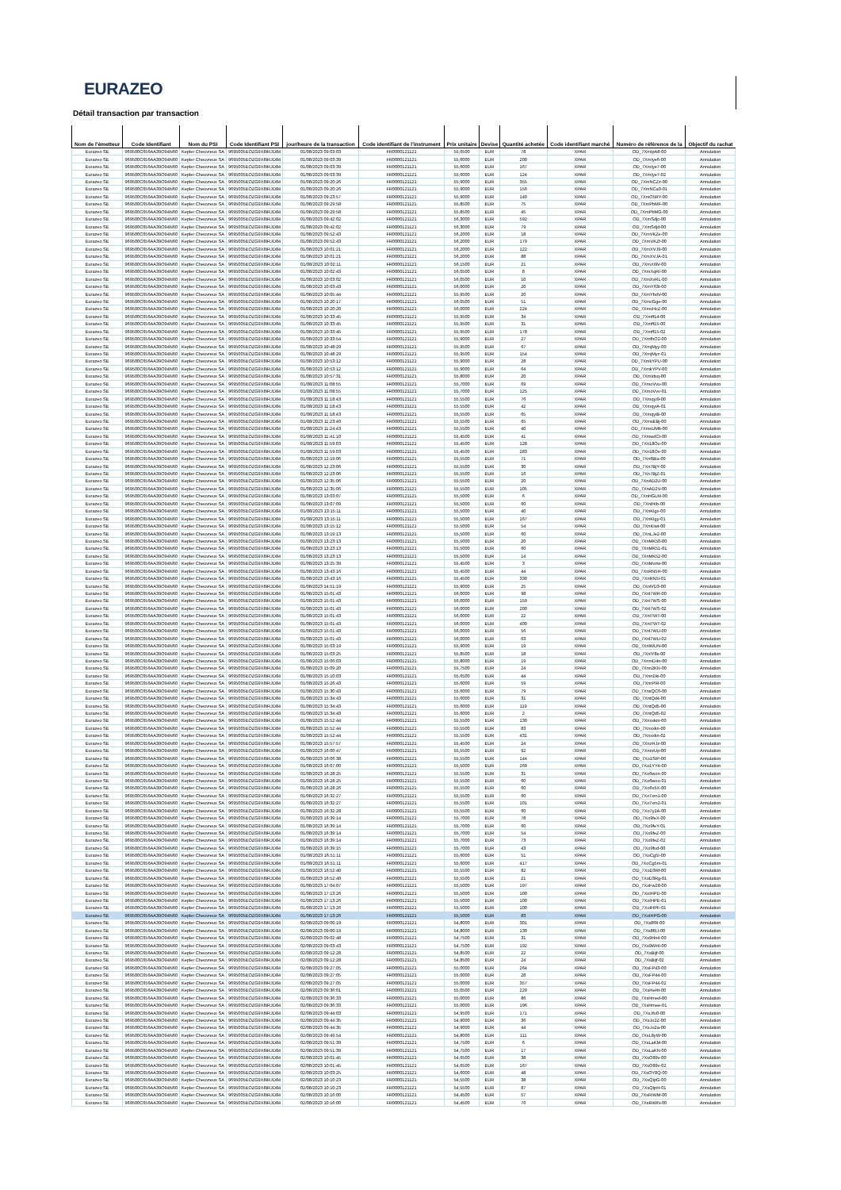EURAZEO
Détail transaction par transaction
| Nom de l'émetteur | Code Identifiant | Nom du PSI | Code Identifiant PSI | jour/heure de la transaction | Code identifiant de l'instrument | Prix unitaire | Devise | Quantité achetée | Code identifiant marché | Numéro de référence de la | Objectif du rachat |
| --- | --- | --- | --- | --- | --- | --- | --- | --- | --- | --- | --- |
| Eurazeo SE | 969500C656AA39O94N60 | Kepler Cheuvreux SA | 9695005EOZG9X8IRJD84 | 01/08/2023 09:03:03 | FR0000121121 | 55,6500 | EUR | 78 | XPAR | OD_7XmIpA8-00 | Annulation |
| Eurazeo SE | 969500C656AA39O94N60 | Kepler Cheuvreux SA | 9695005EOZG9X8IRJD84 | 01/08/2023 09:03:39 | FR0000121121 | 55,6000 | EUR | 200 | XPAR | OD_7XmIye6-00 | Annulation |
| Eurazeo SE | 969500C656AA39O94N60 | Kepler Cheuvreux SA | 9695005EOZG9X8IRJD84 | 01/08/2023 09:03:39 | FR0000121121 | 55,6000 | EUR | 167 | XPAR | OD_7XmIye7-00 | Annulation |
| Eurazeo SE | 969500C656AA39O94N60 | Kepler Cheuvreux SA | 9695005EOZG9X8IRJD84 | 01/08/2023 09:03:39 | FR0000121121 | 55,6000 | EUR | 124 | XPAR | OD_7XmIye7-02 | Annulation |
| Eurazeo SE | 969500C656AA39O94N60 | Kepler Cheuvreux SA | 9695005EOZG9X8IRJD84 | 01/08/2023 09:20:26 | FR0000121121 | 55,9000 | EUR | 355 | XPAR | OD_7XmNCZz-00 | Annulation |
| Eurazeo SE | 969500C656AA39O94N60 | Kepler Cheuvreux SA | 9695005EOZG9X8IRJD84 | 01/08/2023 09:20:26 | FR0000121121 | 55,9000 | EUR | 156 | XPAR | OD_7XmNCa0-01 | Annulation |
| Eurazeo SE | 969500C656AA39O94N60 | Kepler Cheuvreux SA | 9695005EOZG9X8IRJD84 | 01/08/2023 09:23:57 | FR0000121121 | 55,9000 | EUR | 140 | XPAR | OD_7XmO5RY-00 | Annulation |
| Eurazeo SE | 969500C656AA39O94N60 | Kepler Cheuvreux SA | 9695005EOZG9X8IRJD84 | 01/08/2023 09:29:58 | FR0000121121 | 55,8500 | EUR | 75 | XPAR | OD_7XmPbMF-00 | Annulation |
| Eurazeo SE | 969500C656AA39O94N60 | Kepler Cheuvreux SA | 9695005EOZG9X8IRJD84 | 01/08/2023 09:29:58 | FR0000121121 | 55,8500 | EUR | 45 | XPAR | OD_7XmPbMG-00 | Annulation |
| Eurazeo SE | 969500C656AA39O94N60 | Kepler Cheuvreux SA | 9695005EOZG9X8IRJD84 | 01/08/2023 09:42:02 | FR0000121121 | 56,3000 | EUR | 592 | XPAR | OD_7XmSdjc-00 | Annulation |
| Eurazeo SE | 969500C656AA39O94N60 | Kepler Cheuvreux SA | 9695005EOZG9X8IRJD84 | 01/08/2023 09:42:02 | FR0000121121 | 56,3000 | EUR | 79 | XPAR | OD_7XmSdjd-00 | Annulation |
| Eurazeo SE | 969500C656AA39O94N60 | Kepler Cheuvreux SA | 9695005EOZG9X8IRJD84 | 01/08/2023 09:52:43 | FR0000121121 | 56,2000 | EUR | 18 | XPAR | OD_7XmVKZe-00 | Annulation |
| Eurazeo SE | 969500C656AA39O94N60 | Kepler Cheuvreux SA | 9695005EOZG9X8IRJD84 | 01/08/2023 09:52:43 | FR0000121121 | 56,2000 | EUR | 179 | XPAR | OD_7XmVKZf-00 | Annulation |
| Eurazeo SE | 969500C656AA39O94N60 | Kepler Cheuvreux SA | 9695005EOZG9X8IRJD84 | 01/08/2023 10:01:21 | FR0000121121 | 56,2000 | EUR | 122 | XPAR | OD_7XmXVJ9-00 | Annulation |
| Eurazeo SE | 969500C656AA39O94N60 | Kepler Cheuvreux SA | 9695005EOZG9X8IRJD84 | 01/08/2023 10:01:21 | FR0000121121 | 56,2000 | EUR | 88 | XPAR | OD_7XmXVJA-01 | Annulation |
| Eurazeo SE | 969500C656AA39O94N60 | Kepler Cheuvreux SA | 9695005EOZG9X8IRJD84 | 01/08/2023 10:02:11 | FR0000121121 | 56,1500 | EUR | 21 | XPAR | OD_7XmXi9V-00 | Annulation |
| Eurazeo SE | 969500C656AA39O94N60 | Kepler Cheuvreux SA | 9695005EOZG9X8IRJD84 | 01/08/2023 10:02:43 | FR0000121121 | 56,0500 | EUR | 8 | XPAR | OD_7XmXqRI-00 | Annulation |
| Eurazeo SE | 969500C656AA39O94N60 | Kepler Cheuvreux SA | 9695005EOZG9X8IRJD84 | 01/08/2023 10:03:02 | FR0000121121 | 56,0500 | EUR | 10 | XPAR | OD_7XmXvRL-00 | Annulation |
| Eurazeo SE | 969500C656AA39O94N60 | Kepler Cheuvreux SA | 9695005EOZG9X8IRJD84 | 01/08/2023 10:03:43 | FR0000121121 | 56,0000 | EUR | 20 | XPAR | OD_7XmY63t-00 | Annulation |
| Eurazeo SE | 969500C656AA39O94N60 | Kepler Cheuvreux SA | 9695005EOZG9X8IRJD84 | 01/08/2023 10:05:44 | FR0000121121 | 55,9500 | EUR | 20 | XPAR | OD_7XmYbdV-00 | Annulation |
| Eurazeo SE | 969500C656AA39O94N60 | Kepler Cheuvreux SA | 9695005EOZG9X8IRJD84 | 01/08/2023 10:20:17 | FR0000121121 | 56,0500 | EUR | 51 | XPAR | OD_7XmcGge-00 | Annulation |
| Eurazeo SE | 969500C656AA39O94N60 | Kepler Cheuvreux SA | 9695005EOZG9X8IRJD84 | 01/08/2023 10:20:20 | FR0000121121 | 56,0000 | EUR | 224 | XPAR | OD_7XmcHcZ-00 | Annulation |
| Eurazeo SE | 969500C656AA39O94N60 | Kepler Cheuvreux SA | 9695005EOZG9X8IRJD84 | 01/08/2023 10:33:45 | FR0000121121 | 55,9500 | EUR | 34 | XPAR | OD_7Xmff14-00 | Annulation |
| Eurazeo SE | 969500C656AA39O94N60 | Kepler Cheuvreux SA | 9695005EOZG9X8IRJD84 | 01/08/2023 10:33:45 | FR0000121121 | 55,9500 | EUR | 31 | XPAR | OD_7Xmff15-00 | Annulation |
| Eurazeo SE | 969500C656AA39O94N60 | Kepler Cheuvreux SA | 9695005EOZG9X8IRJD84 | 01/08/2023 10:33:45 | FR0000121121 | 55,9500 | EUR | 178 | XPAR | OD_7Xmff15-02 | Annulation |
| Eurazeo SE | 969500C656AA39O94N60 | Kepler Cheuvreux SA | 9695005EOZG9X8IRJD84 | 01/08/2023 10:33:54 | FR0000121121 | 55,9000 | EUR | 27 | XPAR | OD_7XmfhO2-00 | Annulation |
| Eurazeo SE | 969500C656AA39O94N60 | Kepler Cheuvreux SA | 9695005EOZG9X8IRJD84 | 01/08/2023 10:48:29 | FR0000121121 | 55,9500 | EUR | 67 | XPAR | OD_7XmjMyy-00 | Annulation |
| Eurazeo SE | 969500C656AA39O94N60 | Kepler Cheuvreux SA | 9695005EOZG9X8IRJD84 | 01/08/2023 10:48:29 | FR0000121121 | 55,9500 | EUR | 154 | XPAR | OD_7XmjMyz-01 | Annulation |
| Eurazeo SE | 969500C656AA39O94N60 | Kepler Cheuvreux SA | 9695005EOZG9X8IRJD84 | 01/08/2023 10:53:12 | FR0000121121 | 55,9000 | EUR | 28 | XPAR | OD_7XmkYPU-00 | Annulation |
| Eurazeo SE | 969500C656AA39O94N60 | Kepler Cheuvreux SA | 9695005EOZG9X8IRJD84 | 01/08/2023 10:53:12 | FR0000121121 | 55,9000 | EUR | 64 | XPAR | OD_7XmkYPV-00 | Annulation |
| Eurazeo SE | 969500C656AA39O94N60 | Kepler Cheuvreux SA | 9695005EOZG9X8IRJD84 | 01/08/2023 10:57:31 | FR0000121121 | 55,8000 | EUR | 20 | XPAR | OD_7XmIdsq-00 | Annulation |
| Eurazeo SE | 969500C656AA39O94N60 | Kepler Cheuvreux SA | 9695005EOZG9X8IRJD84 | 01/08/2023 11:08:55 | FR0000121121 | 55,7000 | EUR | 69 | XPAR | OD_7XmoVvu-00 | Annulation |
| Eurazeo SE | 969500C656AA39O94N60 | Kepler Cheuvreux SA | 9695005EOZG9X8IRJD84 | 01/08/2023 11:08:55 | FR0000121121 | 55,7000 | EUR | 125 | XPAR | OD_7XmoVvv-01 | Annulation |
| Eurazeo SE | 969500C656AA39O94N60 | Kepler Cheuvreux SA | 9695005EOZG9X8IRJD84 | 01/08/2023 11:18:43 | FR0000121121 | 55,5500 | EUR | 76 | XPAR | OD_7Xmqyi9-00 | Annulation |
| Eurazeo SE | 969500C656AA39O94N60 | Kepler Cheuvreux SA | 9695005EOZG9X8IRJD84 | 01/08/2023 11:18:43 | FR0000121121 | 55,5500 | EUR | 42 | XPAR | OD_7XmqyiA-01 | Annulation |
| Eurazeo SE | 969500C656AA39O94N60 | Kepler Cheuvreux SA | 9695005EOZG9X8IRJD84 | 01/08/2023 11:18:43 | FR0000121121 | 55,5500 | EUR | 65 | XPAR | OD_7XmqyiB-00 | Annulation |
| Eurazeo SE | 969500C656AA39O94N60 | Kepler Cheuvreux SA | 9695005EOZG9X8IRJD84 | 01/08/2023 11:23:40 | FR0000121121 | 55,5500 | EUR | 65 | XPAR | OD_7XmsEBj-00 | Annulation |
| Eurazeo SE | 969500C656AA39O94N60 | Kepler Cheuvreux SA | 9695005EOZG9X8IRJD84 | 01/08/2023 11:24:43 | FR0000121121 | 55,5500 | EUR | 40 | XPAR | OD_7XmsUMb-00 | Annulation |
| Eurazeo SE | 969500C656AA39O94N60 | Kepler Cheuvreux SA | 9695005EOZG9X8IRJD84 | 01/08/2023 11:41:10 | FR0000121121 | 55,4500 | EUR | 41 | XPAR | OD_7XmwdCt-00 | Annulation |
| Eurazeo SE | 969500C656AA39O94N60 | Kepler Cheuvreux SA | 9695005EOZG9X8IRJD84 | 01/08/2023 11:59:03 | FR0000121121 | 55,4500 | EUR | 128 | XPAR | OD_7Xn18Ou-00 | Annulation |
| Eurazeo SE | 969500C656AA39O94N60 | Kepler Cheuvreux SA | 9695005EOZG9X8IRJD84 | 01/08/2023 11:59:03 | FR0000121121 | 55,4500 | EUR | 283 | XPAR | OD_7Xn18Ov-00 | Annulation |
| Eurazeo SE | 969500C656AA39O94N60 | Kepler Cheuvreux SA | 9695005EOZG9X8IRJD84 | 01/08/2023 12:19:06 | FR0000121121 | 55,5500 | EUR | 71 | XPAR | OD_7Xn6BIa-00 | Annulation |
| Eurazeo SE | 969500C656AA39O94N60 | Kepler Cheuvreux SA | 9695005EOZG9X8IRJD84 | 01/08/2023 12:23:06 | FR0000121121 | 55,5500 | EUR | 30 | XPAR | OD_7Xn7BjY-00 | Annulation |
| Eurazeo SE | 969500C656AA39O94N60 | Kepler Cheuvreux SA | 9695005EOZG9X8IRJD84 | 01/08/2023 12:23:06 | FR0000121121 | 55,5500 | EUR | 16 | XPAR | OD_7Xn7BjZ-01 | Annulation |
| Eurazeo SE | 969500C656AA39O94N60 | Kepler Cheuvreux SA | 9695005EOZG9X8IRJD84 | 01/08/2023 12:35:06 | FR0000121121 | 55,5500 | EUR | 20 | XPAR | OD_7XnAD2U-00 | Annulation |
| Eurazeo SE | 969500C656AA39O94N60 | Kepler Cheuvreux SA | 9695005EOZG9X8IRJD84 | 01/08/2023 12:35:06 | FR0000121121 | 55,5500 | EUR | 105 | XPAR | OD_7XnAD2V-00 | Annulation |
| Eurazeo SE | 969500C656AA39O94N60 | Kepler Cheuvreux SA | 9695005EOZG9X8IRJD84 | 01/08/2023 13:03:07 | FR0000121121 | 55,5000 | EUR | 6 | XPAR | OD_7XnHGLM-00 | Annulation |
| Eurazeo SE | 969500C656AA39O94N60 | Kepler Cheuvreux SA | 9695005EOZG9X8IRJD84 | 01/08/2023 13:07:09 | FR0000121121 | 55,5000 | EUR | 60 | XPAR | OD_7XnIHIb-00 | Annulation |
| Eurazeo SE | 969500C656AA39O94N60 | Kepler Cheuvreux SA | 9695005EOZG9X8IRJD84 | 01/08/2023 13:15:11 | FR0000121121 | 55,5000 | EUR | 40 | XPAR | OD_7XnKIgx-00 | Annulation |
| Eurazeo SE | 969500C656AA39O94N60 | Kepler Cheuvreux SA | 9695005EOZG9X8IRJD84 | 01/08/2023 13:15:11 | FR0000121121 | 55,5000 | EUR | 167 | XPAR | OD_7XnKIgy-01 | Annulation |
| Eurazeo SE | 969500C656AA39O94N60 | Kepler Cheuvreux SA | 9695005EOZG9X8IRJD84 | 01/08/2023 13:15:12 | FR0000121121 | 55,5000 | EUR | 54 | XPAR | OD_7XnKIwt-00 | Annulation |
| Eurazeo SE | 969500C656AA39O94N60 | Kepler Cheuvreux SA | 9695005EOZG9X8IRJD84 | 01/08/2023 13:19:13 | FR0000121121 | 55,5000 | EUR | 60 | XPAR | OD_7XnLJe2-00 | Annulation |
| Eurazeo SE | 969500C656AA39O94N60 | Kepler Cheuvreux SA | 9695005EOZG9X8IRJD84 | 01/08/2023 13:23:13 | FR0000121121 | 55,5000 | EUR | 20 | XPAR | OD_7XnMK50-00 | Annulation |
| Eurazeo SE | 969500C656AA39O94N60 | Kepler Cheuvreux SA | 9695005EOZG9X8IRJD84 | 01/08/2023 13:23:13 | FR0000121121 | 55,5000 | EUR | 60 | XPAR | OD_7XnMK51-01 | Annulation |
| Eurazeo SE | 969500C656AA39O94N60 | Kepler Cheuvreux SA | 9695005EOZG9X8IRJD84 | 01/08/2023 13:23:13 | FR0000121121 | 55,5000 | EUR | 14 | XPAR | OD_7XnMK52-00 | Annulation |
| Eurazeo SE | 969500C656AA39O94N60 | Kepler Cheuvreux SA | 9695005EOZG9X8IRJD84 | 01/08/2023 13:25:39 | FR0000121121 | 55,4500 | EUR | 3 | XPAR | OD_7XnMvzw-00 | Annulation |
| Eurazeo SE | 969500C656AA39O94N60 | Kepler Cheuvreux SA | 9695005EOZG9X8IRJD84 | 01/08/2023 13:43:16 | FR0000121121 | 55,4500 | EUR | 44 | XPAR | OD_7XnRN5H-00 | Annulation |
| Eurazeo SE | 969500C656AA39O94N60 | Kepler Cheuvreux SA | 9695005EOZG9X8IRJD84 | 01/08/2023 13:43:16 | FR0000121121 | 55,4500 | EUR | 330 | XPAR | OD_7XnRN5I-01 | Annulation |
| Eurazeo SE | 969500C656AA39O94N60 | Kepler Cheuvreux SA | 9695005EOZG9X8IRJD84 | 01/08/2023 14:51:19 | FR0000121121 | 55,9000 | EUR | 25 | XPAR | OD_7XniVD3-00 | Annulation |
| Eurazeo SE | 969500C656AA39O94N60 | Kepler Cheuvreux SA | 9695005EOZG9X8IRJD84 | 01/08/2023 15:01:43 | FR0000121121 | 56,0000 | EUR | 98 | XPAR | OD_7Xnl7WR-00 | Annulation |
| Eurazeo SE | 969500C656AA39O94N60 | Kepler Cheuvreux SA | 9695005EOZG9X8IRJD84 | 01/08/2023 15:01:43 | FR0000121121 | 56,0000 | EUR | 159 | XPAR | OD_7Xnl7WS-00 | Annulation |
| Eurazeo SE | 969500C656AA39O94N60 | Kepler Cheuvreux SA | 9695005EOZG9X8IRJD84 | 01/08/2023 15:01:43 | FR0000121121 | 56,0000 | EUR | 200 | XPAR | OD_7Xnl7WS-02 | Annulation |
| Eurazeo SE | 969500C656AA39O94N60 | Kepler Cheuvreux SA | 9695005EOZG9X8IRJD84 | 01/08/2023 15:01:43 | FR0000121121 | 56,0000 | EUR | 22 | XPAR | OD_7Xnl7WT-00 | Annulation |
| Eurazeo SE | 969500C656AA39O94N60 | Kepler Cheuvreux SA | 9695005EOZG9X8IRJD84 | 01/08/2023 15:01:43 | FR0000121121 | 56,0000 | EUR | 400 | XPAR | OD_7Xnl7WT-02 | Annulation |
| Eurazeo SE | 969500C656AA39O94N60 | Kepler Cheuvreux SA | 9695005EOZG9X8IRJD84 | 01/08/2023 15:01:43 | FR0000121121 | 56,0000 | EUR | 56 | XPAR | OD_7Xnl7WU-00 | Annulation |
| Eurazeo SE | 969500C656AA39O94N60 | Kepler Cheuvreux SA | 9695005EOZG9X8IRJD84 | 01/08/2023 15:01:43 | FR0000121121 | 56,0000 | EUR | 63 | XPAR | OD_7Xnl7WU-02 | Annulation |
| Eurazeo SE | 969500C656AA39O94N60 | Kepler Cheuvreux SA | 9695005EOZG9X8IRJD84 | 01/08/2023 15:03:19 | FR0000121121 | 55,9000 | EUR | 19 | XPAR | OD_7XnlWUN-00 | Annulation |
| Eurazeo SE | 969500C656AA39O94N60 | Kepler Cheuvreux SA | 9695005EOZG9X8IRJD84 | 01/08/2023 15:03:25 | FR0000121121 | 55,8500 | EUR | 18 | XPAR | OD_7XnlY8s-00 | Annulation |
| Eurazeo SE | 969500C656AA39O94N60 | Kepler Cheuvreux SA | 9695005EOZG9X8IRJD84 | 01/08/2023 15:06:03 | FR0000121121 | 55,8000 | EUR | 19 | XPAR | OD_7XnmD4n-00 | Annulation |
| Eurazeo SE | 969500C656AA39O94N60 | Kepler Cheuvreux SA | 9695005EOZG9X8IRJD84 | 01/08/2023 15:09:20 | FR0000121121 | 55,7500 | EUR | 24 | XPAR | OD_7Xnn2KN-00 | Annulation |
| Eurazeo SE | 969500C656AA39O94N60 | Kepler Cheuvreux SA | 9695005EOZG9X8IRJD84 | 01/08/2023 15:10:03 | FR0000121121 | 55,6500 | EUR | 44 | XPAR | OD_7XnnDki-00 | Annulation |
| Eurazeo SE | 969500C656AA39O94N60 | Kepler Cheuvreux SA | 9695005EOZG9X8IRJD84 | 01/08/2023 15:26:43 | FR0000121121 | 55,6000 | EUR | 59 | XPAR | OD_7XnrPIR-00 | Annulation |
| Eurazeo SE | 969500C656AA39O94N60 | Kepler Cheuvreux SA | 9695005EOZG9X8IRJD84 | 01/08/2023 15:30:43 | FR0000121121 | 55,6000 | EUR | 79 | XPAR | OD_7XnsQC6-00 | Annulation |
| Eurazeo SE | 969500C656AA39O94N60 | Kepler Cheuvreux SA | 9695005EOZG9X8IRJD84 | 01/08/2023 15:34:43 | FR0000121121 | 55,6000 | EUR | 31 | XPAR | OD_7XntQd4-00 | Annulation |
| Eurazeo SE | 969500C656AA39O94N60 | Kepler Cheuvreux SA | 9695005EOZG9X8IRJD84 | 01/08/2023 15:34:43 | FR0000121121 | 55,6000 | EUR | 119 | XPAR | OD_7XntQd5-00 | Annulation |
| Eurazeo SE | 969500C656AA39O94N60 | Kepler Cheuvreux SA | 9695005EOZG9X8IRJD84 | 01/08/2023 15:34:43 | FR0000121121 | 55,6000 | EUR | 2 | XPAR | OD_7XntQd5-02 | Annulation |
| Eurazeo SE | 969500C656AA39O94N60 | Kepler Cheuvreux SA | 9695005EOZG9X8IRJD84 | 01/08/2023 15:52:44 | FR0000121121 | 55,5500 | EUR | 130 | XPAR | OD_7Xnxxkm-00 | Annulation |
| Eurazeo SE | 969500C656AA39O94N60 | Kepler Cheuvreux SA | 9695005EOZG9X8IRJD84 | 01/08/2023 15:52:44 | FR0000121121 | 55,5500 | EUR | 83 | XPAR | OD_7Xnxxkn-00 | Annulation |
| Eurazeo SE | 969500C656AA39O94N60 | Kepler Cheuvreux SA | 9695005EOZG9X8IRJD84 | 01/08/2023 15:52:44 | FR0000121121 | 55,5500 | EUR | 431 | XPAR | OD_7Xnxxkn-02 | Annulation |
| Eurazeo SE | 969500C656AA39O94N60 | Kepler Cheuvreux SA | 9695005EOZG9X8IRJD84 | 01/08/2023 15:57:57 | FR0000121121 | 55,4500 | EUR | 24 | XPAR | OD_7XnzHJz-00 | Annulation |
| Eurazeo SE | 969500C656AA39O94N60 | Kepler Cheuvreux SA | 9695005EOZG9X8IRJD84 | 01/08/2023 16:00:47 | FR0000121121 | 55,5500 | EUR | 92 | XPAR | OD_7XnzzUp-00 | Annulation |
| Eurazeo SE | 969500C656AA39O94N60 | Kepler Cheuvreux SA | 9695005EOZG9X8IRJD84 | 01/08/2023 16:06:38 | FR0000121121 | 55,5500 | EUR | 144 | XPAR | OD_7Xo1SIP-00 | Annulation |
| Eurazeo SE | 969500C656AA39O94N60 | Kepler Cheuvreux SA | 9695005EOZG9X8IRJD84 | 01/08/2023 16:07:00 | FR0000121121 | 55,5000 | EUR | 269 | XPAR | OD_7Xo1YY4-00 | Annulation |
| Eurazeo SE | 969500C656AA39O94N60 | Kepler Cheuvreux SA | 9695005EOZG9X8IRJD84 | 01/08/2023 16:28:25 | FR0000121121 | 55,5500 | EUR | 31 | XPAR | OD_7Xo6won-00 | Annulation |
| Eurazeo SE | 969500C656AA39O94N60 | Kepler Cheuvreux SA | 9695005EOZG9X8IRJD84 | 01/08/2023 16:28:25 | FR0000121121 | 55,5500 | EUR | 60 | XPAR | OD_7Xo6woo-01 | Annulation |
| Eurazeo SE | 969500C656AA39O94N60 | Kepler Cheuvreux SA | 9695005EOZG9X8IRJD84 | 01/08/2023 16:28:26 | FR0000121121 | 55,5500 | EUR | 60 | XPAR | OD_7Xo6x5X-00 | Annulation |
| Eurazeo SE | 969500C656AA39O94N60 | Kepler Cheuvreux SA | 9695005EOZG9X8IRJD84 | 01/08/2023 16:32:27 | FR0000121121 | 55,5500 | EUR | 60 | XPAR | OD_7Xo7xm1-00 | Annulation |
| Eurazeo SE | 969500C656AA39O94N60 | Kepler Cheuvreux SA | 9695005EOZG9X8IRJD84 | 01/08/2023 16:32:27 | FR0000121121 | 55,5500 | EUR | 101 | XPAR | OD_7Xo7xm2-01 | Annulation |
| Eurazeo SE | 969500C656AA39O94N60 | Kepler Cheuvreux SA | 9695005EOZG9X8IRJD84 | 01/08/2023 16:32:28 | FR0000121121 | 55,5500 | EUR | 60 | XPAR | OD_7Xo7y2A-00 | Annulation |
| Eurazeo SE | 969500C656AA39O94N60 | Kepler Cheuvreux SA | 9695005EOZG9X8IRJD84 | 01/08/2023 16:39:14 | FR0000121121 | 55,7000 | EUR | 78 | XPAR | OD_7Xo9feX-00 | Annulation |
| Eurazeo SE | 969500C656AA39O94N60 | Kepler Cheuvreux SA | 9695005EOZG9X8IRJD84 | 01/08/2023 16:39:14 | FR0000121121 | 55,7000 | EUR | 60 | XPAR | OD_7Xo9feY-01 | Annulation |
| Eurazeo SE | 969500C656AA39O94N60 | Kepler Cheuvreux SA | 9695005EOZG9X8IRJD84 | 01/08/2023 16:39:14 | FR0000121121 | 55,7000 | EUR | 54 | XPAR | OD_7Xo9feZ-00 | Annulation |
| Eurazeo SE | 969500C656AA39O94N60 | Kepler Cheuvreux SA | 9695005EOZG9X8IRJD84 | 01/08/2023 16:39:14 | FR0000121121 | 55,7000 | EUR | 73 | XPAR | OD_7Xo9feZ-02 | Annulation |
| Eurazeo SE | 969500C656AA39O94N60 | Kepler Cheuvreux SA | 9695005EOZG9X8IRJD84 | 01/08/2023 16:39:15 | FR0000121121 | 55,7000 | EUR | 43 | XPAR | OD_7Xo9fud-00 | Annulation |
| Eurazeo SE | 969500C656AA39O94N60 | Kepler Cheuvreux SA | 9695005EOZG9X8IRJD84 | 01/08/2023 16:51:11 | FR0000121121 | 55,6000 | EUR | 51 | XPAR | OD_7XoCg5I-00 | Annulation |
| Eurazeo SE | 969500C656AA39O94N60 | Kepler Cheuvreux SA | 9695005EOZG9X8IRJD84 | 01/08/2023 16:51:11 | FR0000121121 | 55,6000 | EUR | 417 | XPAR | OD_7XoCg5m-01 | Annulation |
| Eurazeo SE | 969500C656AA39O94N60 | Kepler Cheuvreux SA | 9695005EOZG9X8IRJD84 | 01/08/2023 16:52:40 | FR0000121121 | 55,5500 | EUR | 82 | XPAR | OD_7XoD3Rf-00 | Annulation |
| Eurazeo SE | 969500C656AA39O94N60 | Kepler Cheuvreux SA | 9695005EOZG9X8IRJD84 | 01/08/2023 16:52:40 | FR0000121121 | 55,5500 | EUR | 21 | XPAR | OD_7XoD3Rg-01 | Annulation |
| Eurazeo SE | 969500C656AA39O94N60 | Kepler Cheuvreux SA | 9695005EOZG9X8IRJD84 | 01/08/2023 17:04:07 | FR0000121121 | 55,5000 | EUR | 197 | XPAR | OD_7XoFw28-00 | Annulation |
| Eurazeo SE | 969500C656AA39O94N60 | Kepler Cheuvreux SA | 9695005EOZG9X8IRJD84 | 01/08/2023 17:13:26 | FR0000121121 | 55,5000 | EUR | 100 | XPAR | OD_7XoIHPD-00 | Annulation |
| Eurazeo SE | 969500C656AA39O94N60 | Kepler Cheuvreux SA | 9695005EOZG9X8IRJD84 | 01/08/2023 17:13:26 | FR0000121121 | 55,5000 | EUR | 100 | XPAR | OD_7XoIHPE-01 | Annulation |
| Eurazeo SE | 969500C656AA39O94N60 | Kepler Cheuvreux SA | 9695005EOZG9X8IRJD84 | 01/08/2023 17:13:26 | FR0000121121 | 55,5000 | EUR | 100 | XPAR | OD_7XoIHPF-01 | Annulation |
| Eurazeo SE | 969500C656AA39O94N60 | Kepler Cheuvreux SA | 9695005EOZG9X8IRJD84 | 01/08/2023 17:13:26 | FR0000121121 | 55,5000 | EUR | 83 | XPAR | OD_7XoIHPG-00 | Annulation |
| Eurazeo SE | 969500C656AA39O94N60 | Kepler Cheuvreux SA | 9695005EOZG9X8IRJD84 | 02/08/2023 09:00:19 | FR0000121121 | 54,8000 | EUR | 301 | XPAR | OD_7Xs8f9I-00 | Annulation |
| Eurazeo SE | 969500C656AA39O94N60 | Kepler Cheuvreux SA | 9695005EOZG9X8IRJD84 | 02/08/2023 09:00:19 | FR0000121121 | 54,8000 | EUR | 130 | XPAR | OD_7Xs8f9J-00 | Annulation |
| Eurazeo SE | 969500C656AA39O94N60 | Kepler Cheuvreux SA | 9695005EOZG9X8IRJD84 | 02/08/2023 09:02:48 | FR0000121121 | 54,7500 | EUR | 31 | XPAR | OD_7Xs9Hn4-00 | Annulation |
| Eurazeo SE | 969500C656AA39O94N60 | Kepler Cheuvreux SA | 9695005EOZG9X8IRJD84 | 02/08/2023 09:03:43 | FR0000121121 | 54,7500 | EUR | 192 | XPAR | OD_7Xs9WHI-00 | Annulation |
| Eurazeo SE | 969500C656AA39O94N60 | Kepler Cheuvreux SA | 9695005EOZG9X8IRJD84 | 02/08/2023 09:12:28 | FR0000121121 | 54,8500 | EUR | 22 | XPAR | OD_7XsBijf-00 | Annulation |
| Eurazeo SE | 969500C656AA39O94N60 | Kepler Cheuvreux SA | 9695005EOZG9X8IRJD84 | 02/08/2023 09:12:28 | FR0000121121 | 54,8500 | EUR | 24 | XPAR | OD_7XsBijf-02 | Annulation |
| Eurazeo SE | 969500C656AA39O94N60 | Kepler Cheuvreux SA | 9695005EOZG9X8IRJD84 | 02/08/2023 09:27:05 | FR0000121121 | 55,0000 | EUR | 264 | XPAR | OD_7XsFP43-00 | Annulation |
| Eurazeo SE | 969500C656AA39O94N60 | Kepler Cheuvreux SA | 9695005EOZG9X8IRJD84 | 02/08/2023 09:27:05 | FR0000121121 | 55,0000 | EUR | 28 | XPAR | OD_7XsFP44-00 | Annulation |
| Eurazeo SE | 969500C656AA39O94N60 | Kepler Cheuvreux SA | 9695005EOZG9X8IRJD84 | 02/08/2023 09:27:05 | FR0000121121 | 55,0000 | EUR | 357 | XPAR | OD_7XsFP44-02 | Annulation |
| Eurazeo SE | 969500C656AA39O94N60 | Kepler Cheuvreux SA | 9695005EOZG9X8IRJD84 | 02/08/2023 09:36:01 | FR0000121121 | 55,0500 | EUR | 229 | XPAR | OD_7XsHeHt-00 | Annulation |
| Eurazeo SE | 969500C656AA39O94N60 | Kepler Cheuvreux SA | 9695005EOZG9X8IRJD84 | 02/08/2023 09:36:33 | FR0000121121 | 55,0000 | EUR | 86 | XPAR | OD_7XsHmed-00 | Annulation |
| Eurazeo SE | 969500C656AA39O94N60 | Kepler Cheuvreux SA | 9695005EOZG9X8IRJD84 | 02/08/2023 09:36:33 | FR0000121121 | 55,0000 | EUR | 196 | XPAR | OD_7XsHmee-01 | Annulation |
| Eurazeo SE | 969500C656AA39O94N60 | Kepler Cheuvreux SA | 9695005EOZG9X8IRJD84 | 02/08/2023 09:44:03 | FR0000121121 | 54,9500 | EUR | 171 | XPAR | OD_7XsJfu0-00 | Annulation |
| Eurazeo SE | 969500C656AA39O94N60 | Kepler Cheuvreux SA | 9695005EOZG9X8IRJD84 | 02/08/2023 09:44:35 | FR0000121121 | 54,9000 | EUR | 36 | XPAR | OD_7XsJo2Z-00 | Annulation |
| Eurazeo SE | 969500C656AA39O94N60 | Kepler Cheuvreux SA | 9695005EOZG9X8IRJD84 | 02/08/2023 09:44:35 | FR0000121121 | 54,9000 | EUR | 44 | XPAR | OD_7XsJo2a-00 | Annulation |
| Eurazeo SE | 969500C656AA39O94N60 | Kepler Cheuvreux SA | 9695005EOZG9X8IRJD84 | 02/08/2023 09:49:54 | FR0000121121 | 54,8000 | EUR | 111 | XPAR | OD_7XsL8yW-00 | Annulation |
| Eurazeo SE | 969500C656AA39O94N60 | Kepler Cheuvreux SA | 9695005EOZG9X8IRJD84 | 02/08/2023 09:51:39 | FR0000121121 | 54,7500 | EUR | 6 | XPAR | OD_7XsLaKM-00 | Annulation |
| Eurazeo SE | 969500C656AA39O94N60 | Kepler Cheuvreux SA | 9695005EOZG9X8IRJD84 | 02/08/2023 09:51:39 | FR0000121121 | 54,7500 | EUR | 17 | XPAR | OD_7XsLaKN-00 | Annulation |
| Eurazeo SE | 969500C656AA39O94N60 | Kepler Cheuvreux SA | 9695005EOZG9X8IRJD84 | 02/08/2023 10:01:45 | FR0000121121 | 54,6500 | EUR | 38 | XPAR | OD_7XsO89v-00 | Annulation |
| Eurazeo SE | 969500C656AA39O94N60 | Kepler Cheuvreux SA | 9695005EOZG9X8IRJD84 | 02/08/2023 10:01:45 | FR0000121121 | 54,6500 | EUR | 167 | XPAR | OD_7XsO89v-02 | Annulation |
| Eurazeo SE | 969500C656AA39O94N60 | Kepler Cheuvreux SA | 9695005EOZG9X8IRJD84 | 02/08/2023 10:03:25 | FR0000121121 | 54,6000 | EUR | 48 | XPAR | OD_7XsOY8Q-00 | Annulation |
| Eurazeo SE | 969500C656AA39O94N60 | Kepler Cheuvreux SA | 9695005EOZG9X8IRJD84 | 02/08/2023 10:10:23 | FR0000121121 | 54,5500 | EUR | 38 | XPAR | OD_7XsQIpG-00 | Annulation |
| Eurazeo SE | 969500C656AA39O94N60 | Kepler Cheuvreux SA | 9695005EOZG9X8IRJD84 | 02/08/2023 10:10:23 | FR0000121121 | 54,5500 | EUR | 87 | XPAR | OD_7XsQIpH-01 | Annulation |
| Eurazeo SE | 969500C656AA39O94N60 | Kepler Cheuvreux SA | 9695005EOZG9X8IRJD84 | 02/08/2023 10:16:00 | FR0000121121 | 54,4500 | EUR | 57 | XPAR | OD_7XsRiWM-00 | Annulation |
| Eurazeo SE | 969500C656AA39O94N60 | Kepler Cheuvreux SA | 9695005EOZG9X8IRJD84 | 02/08/2023 10:16:00 | FR0000121121 | 54,4500 | EUR | 76 | XPAR | OD_7XsRiWN-00 | Annulation |